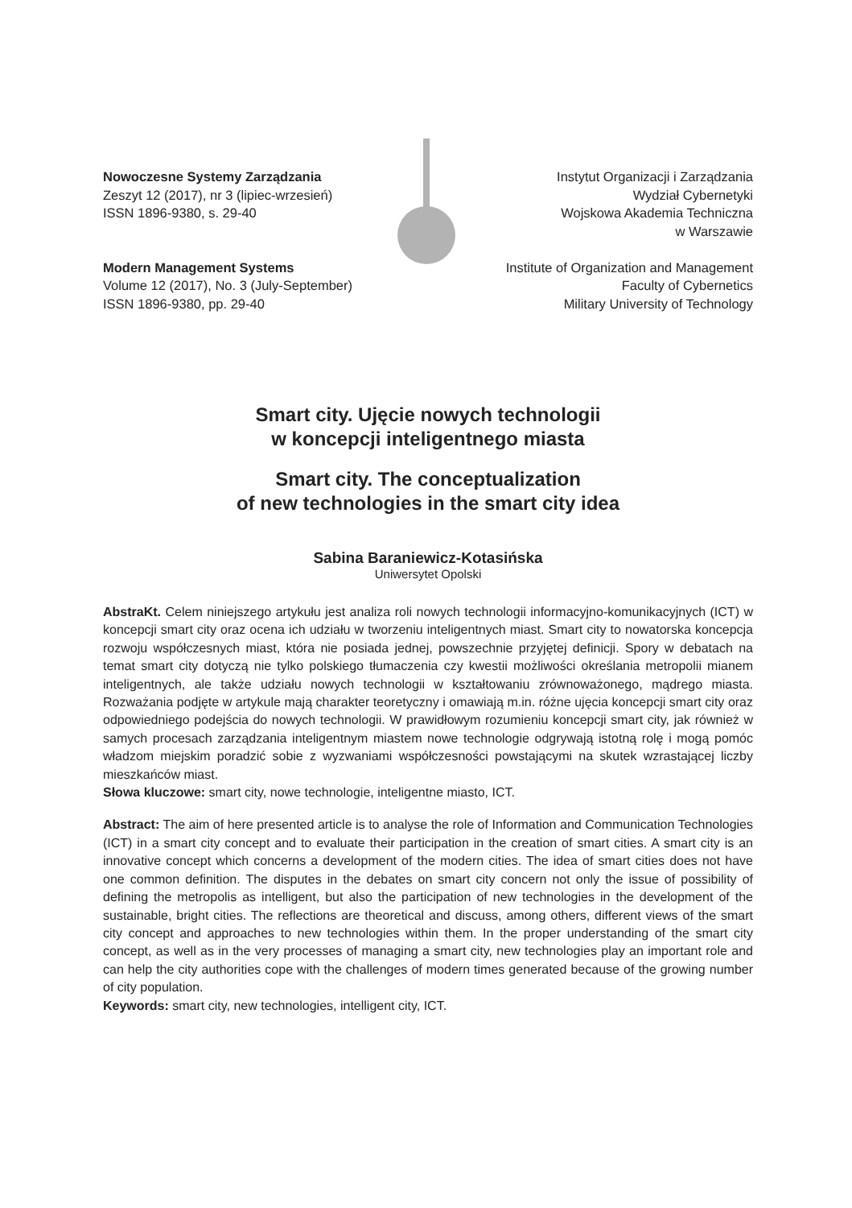Nowoczesne Systemy Zarządzania
Zeszyt 12 (2017), nr 3 (lipiec-wrzesień)
ISSN 1896-9380, s. 29-40
Modern Management Systems
Volume 12 (2017), No. 3 (July-September)
ISSN 1896-9380, pp. 29-40
Instytut Organizacji i Zarządzania
Wydział Cybernetyki
Wojskowa Akademia Techniczna
w Warszawie
Institute of Organization and Management
Faculty of Cybernetics
Military University of Technology
Smart city. Ujęcie nowych technologii
w koncepcji inteligentnego miasta
Smart city. The conceptualization
of new technologies in the smart city idea
Sabina Baraniewicz-Kotasińska
Uniwersytet Opolski
AbstraKt. Celem niniejszego artykułu jest analiza roli nowych technologii informacyjno-komunikacyjnych (ICT) w koncepcji smart city oraz ocena ich udziału w tworzeniu inteligentnych miast. Smart city to nowatorska koncepcja rozwoju współczesnych miast, która nie posiada jednej, powszechnie przyjętej definicji. Spory w debatach na temat smart city dotyczą nie tylko polskiego tłumaczenia czy kwestii możliwości określania metropolii mianem inteligentnych, ale także udziału nowych technologii w kształtowaniu zrównoważonego, mądrego miasta. Rozważania podjęte w artykule mają charakter teoretyczny i omawiają m.in. różne ujęcia koncepcji smart city oraz odpowiedniego podejścia do nowych technologii. W prawidłowym rozumieniu koncepcji smart city, jak również w samych procesach zarządzania inteligentnym miastem nowe technologie odgrywają istotną rolę i mogą pomóc władzom miejskim poradzić sobie z wyzwaniami współczesności powstającymi na skutek wzrastającej liczby mieszkańców miast.
Słowa kluczowe: smart city, nowe technologie, inteligentne miasto, ICT.
Abstract: The aim of here presented article is to analyse the role of Information and Communication Technologies (ICT) in a smart city concept and to evaluate their participation in the creation of smart cities. A smart city is an innovative concept which concerns a development of the modern cities. The idea of smart cities does not have one common definition. The disputes in the debates on smart city concern not only the issue of possibility of defining the metropolis as intelligent, but also the participation of new technologies in the development of the sustainable, bright cities. The reflections are theoretical and discuss, among others, different views of the smart city concept and approaches to new technologies within them. In the proper understanding of the smart city concept, as well as in the very processes of managing a smart city, new technologies play an important role and can help the city authorities cope with the challenges of modern times generated because of the growing number of city population.
Keywords: smart city, new technologies, intelligent city, ICT.